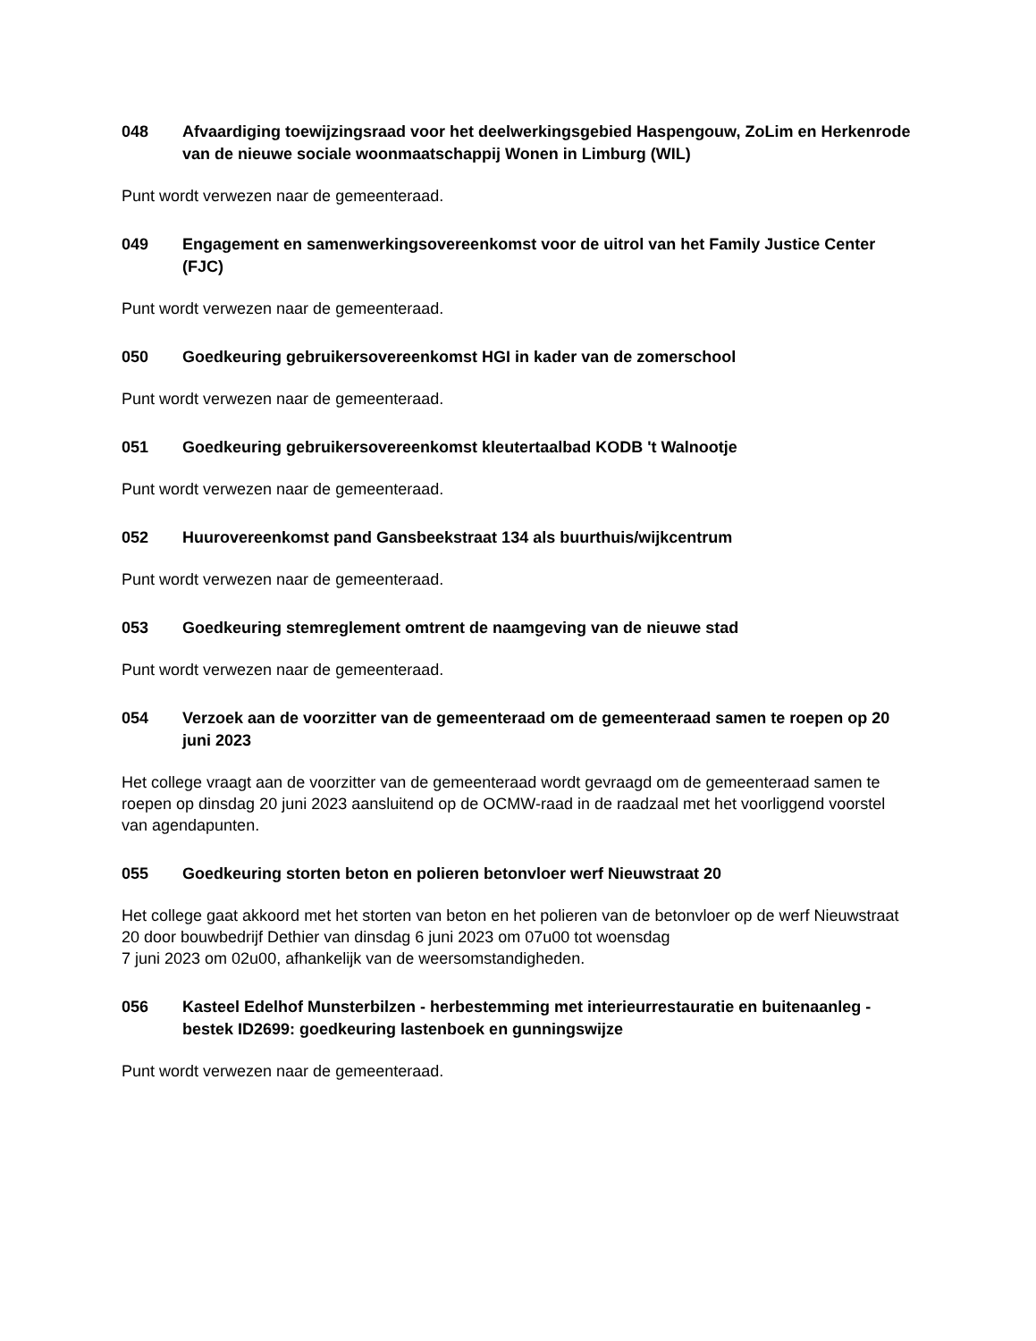048 Afvaardiging toewijzingsraad voor het deelwerkingsgebied Haspengouw, ZoLim en Herkenrode van de nieuwe sociale woonmaatschappij Wonen in Limburg (WIL)
Punt wordt verwezen naar de gemeenteraad.
049 Engagement en samenwerkingsovereenkomst voor de uitrol van het Family Justice Center (FJC)
Punt wordt verwezen naar de gemeenteraad.
050 Goedkeuring gebruikersovereenkomst HGI in kader van de zomerschool
Punt wordt verwezen naar de gemeenteraad.
051 Goedkeuring gebruikersovereenkomst kleutertaalbad KODB 't Walnootje
Punt wordt verwezen naar de gemeenteraad.
052 Huurovereenkomst pand Gansbeekstraat 134 als buurthuis/wijkcentrum
Punt wordt verwezen naar de gemeenteraad.
053 Goedkeuring stemreglement omtrent de naamgeving van de nieuwe stad
Punt wordt verwezen naar de gemeenteraad.
054 Verzoek aan de voorzitter van de gemeenteraad om de gemeenteraad samen te roepen op 20 juni 2023
Het college vraagt aan de voorzitter van de gemeenteraad wordt gevraagd om de gemeenteraad samen te roepen op dinsdag 20 juni 2023 aansluitend op de OCMW-raad in de raadzaal met het voorliggend voorstel van agendapunten.
055 Goedkeuring storten beton en polieren betonvloer werf Nieuwstraat 20
Het college gaat akkoord met het storten van beton en het polieren van de betonvloer op de werf Nieuwstraat 20 door bouwbedrijf Dethier van dinsdag 6 juni 2023 om 07u00 tot woensdag
7 juni 2023 om 02u00, afhankelijk van de weersomstandigheden.
056 Kasteel Edelhof Munsterbilzen - herbestemming met interieurrestauratie en buitenaanleg - bestek ID2699: goedkeuring lastenboek en gunningswijze
Punt wordt verwezen naar de gemeenteraad.